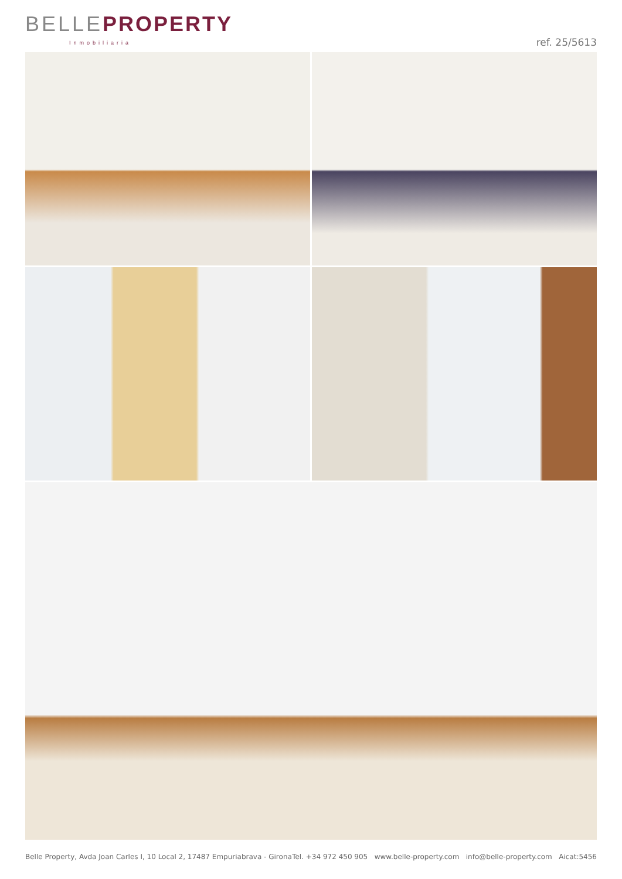BELLE PROPERTY
Inmobiliaria
ref. 25/5613
Belle Property, Avda Joan Carles I, 10 Local 2, 17487 Empuriabrava - Girona Tel. +34 972 450 905 www.belle-property.com info@belle-property.com Aicat:5456